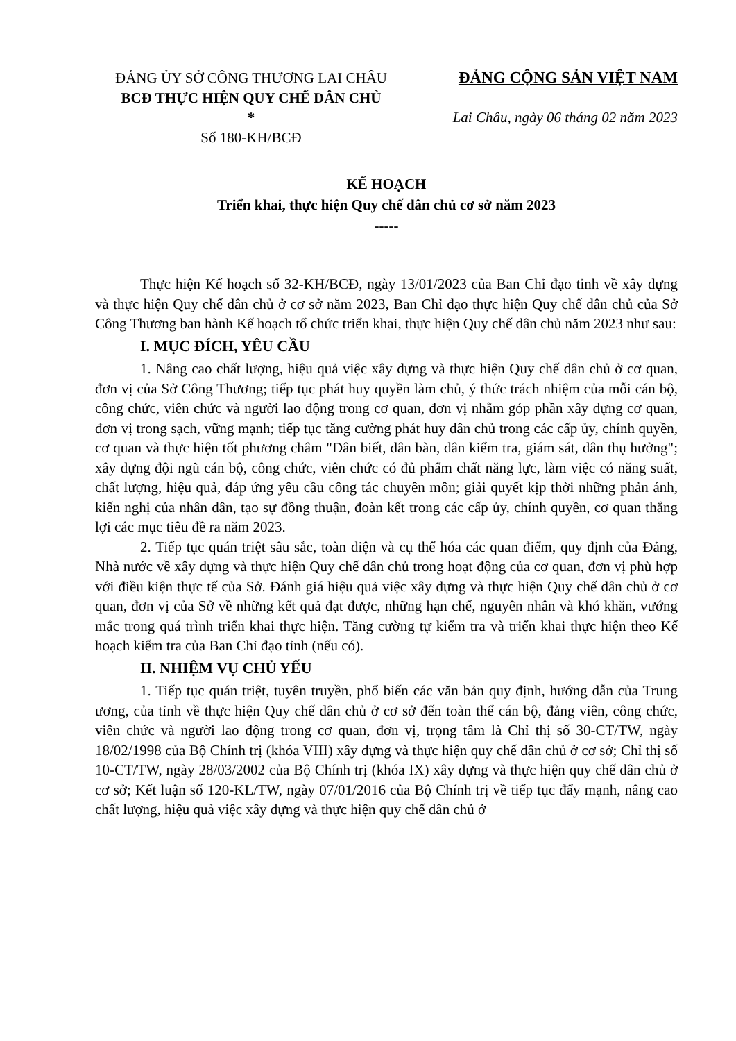ĐẢNG ỦY SỞ CÔNG THƯƠNG LAI CHÂU
BCĐ THỰC HIỆN QUY CHẾ DÂN CHỦ
*
Số 180-KH/BCĐ
ĐẢNG CỘNG SẢN VIỆT NAM
Lai Châu, ngày 06 tháng 02 năm 2023
KẾ HOẠCH
Triển khai, thực hiện Quy chế dân chủ cơ sở năm 2023
-----
Thực hiện Kế hoạch số 32-KH/BCĐ, ngày 13/01/2023 của Ban Chỉ đạo tỉnh về xây dựng và thực hiện Quy chế dân chủ ở cơ sở năm 2023, Ban Chỉ đạo thực hiện Quy chế dân chủ của Sở Công Thương ban hành Kế hoạch tổ chức triển khai, thực hiện Quy chế dân chủ năm 2023 như sau:
I. MỤC ĐÍCH, YÊU CẦU
1. Nâng cao chất lượng, hiệu quả việc xây dựng và thực hiện Quy chế dân chủ ở cơ quan, đơn vị của Sở Công Thương; tiếp tục phát huy quyền làm chủ, ý thức trách nhiệm của mỗi cán bộ, công chức, viên chức và người lao động trong cơ quan, đơn vị nhằm góp phần xây dựng cơ quan, đơn vị trong sạch, vững mạnh; tiếp tục tăng cường phát huy dân chủ trong các cấp ủy, chính quyền, cơ quan và thực hiện tốt phương châm "Dân biết, dân bàn, dân kiểm tra, giám sát, dân thụ hưởng"; xây dựng đội ngũ cán bộ, công chức, viên chức có đủ phẩm chất năng lực, làm việc có năng suất, chất lượng, hiệu quả, đáp ứng yêu cầu công tác chuyên môn; giải quyết kịp thời những phản ánh, kiến nghị của nhân dân, tạo sự đồng thuận, đoàn kết trong các cấp ủy, chính quyền, cơ quan thắng lợi các mục tiêu đề ra năm 2023.
2. Tiếp tục quán triệt sâu sắc, toàn diện và cụ thể hóa các quan điểm, quy định của Đảng, Nhà nước về xây dựng và thực hiện Quy chế dân chủ trong hoạt động của cơ quan, đơn vị phù hợp với điều kiện thực tế của Sở. Đánh giá hiệu quả việc xây dựng và thực hiện Quy chế dân chủ ở cơ quan, đơn vị của Sở về những kết quả đạt được, những hạn chế, nguyên nhân và khó khăn, vướng mắc trong quá trình triển khai thực hiện. Tăng cường tự kiểm tra và triển khai thực hiện theo Kế hoạch kiểm tra của Ban Chỉ đạo tỉnh (nếu có).
II. NHIỆM VỤ CHỦ YẾU
1. Tiếp tục quán triệt, tuyên truyền, phổ biến các văn bản quy định, hướng dẫn của Trung ương, của tỉnh về thực hiện Quy chế dân chủ ở cơ sở đến toàn thể cán bộ, đảng viên, công chức, viên chức và người lao động trong cơ quan, đơn vị, trọng tâm là Chỉ thị số 30-CT/TW, ngày 18/02/1998 của Bộ Chính trị (khóa VIII) xây dựng và thực hiện quy chế dân chủ ở cơ sở; Chỉ thị số 10-CT/TW, ngày 28/03/2002 của Bộ Chính trị (khóa IX) xây dựng và thực hiện quy chế dân chủ ở cơ sở; Kết luận số 120-KL/TW, ngày 07/01/2016 của Bộ Chính trị về tiếp tục đẩy mạnh, nâng cao chất lượng, hiệu quả việc xây dựng và thực hiện quy chế dân chủ ở